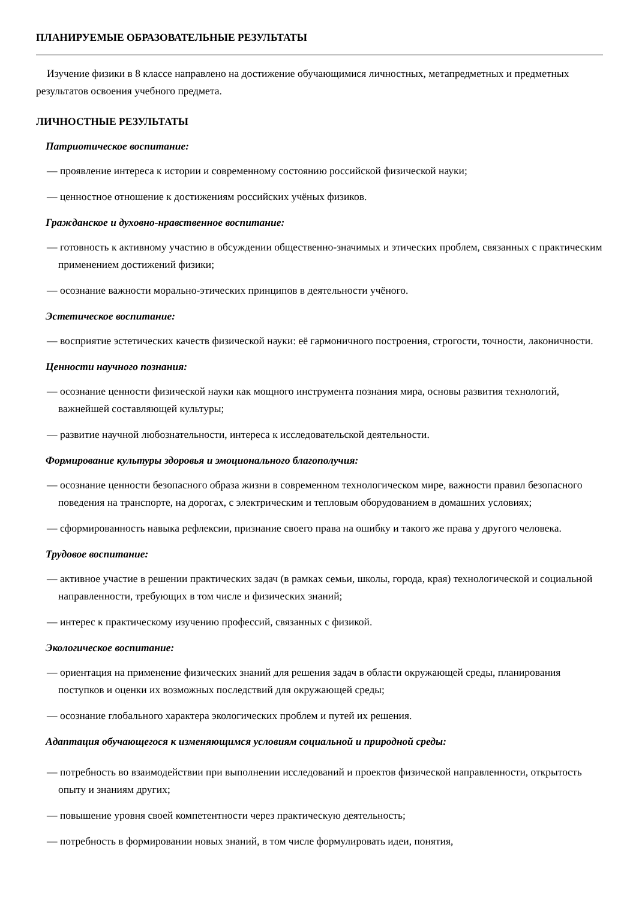ПЛАНИРУЕМЫЕ ОБРАЗОВАТЕЛЬНЫЕ РЕЗУЛЬТАТЫ
Изучение физики в 8 классе направлено на достижение обучающимися личностных, метапредметных и предметных результатов освоения учебного предмета.
ЛИЧНОСТНЫЕ РЕЗУЛЬТАТЫ
Патриотическое воспитание:
— проявление интереса к истории и современному состоянию российской физической науки;
— ценностное отношение к достижениям российских учёных физиков.
Гражданское и духовно-нравственное воспитание:
— готовность к активному участию в обсуждении общественно-значимых и этических проблем, связанных с практическим применением достижений физики;
— осознание важности морально-этических принципов в деятельности учёного.
Эстетическое воспитание:
— восприятие эстетических качеств физической науки: её гармоничного построения, строгости, точности, лаконичности.
Ценности научного познания:
— осознание ценности физической науки как мощного инструмента познания мира, основы развития технологий, важнейшей составляющей культуры;
— развитие научной любознательности, интереса к исследовательской деятельности.
Формирование культуры здоровья и эмоционального благополучия:
— осознание ценности безопасного образа жизни в современном технологическом мире, важности правил безопасного поведения на транспорте, на дорогах, с электрическим и тепловым оборудованием в домашних условиях;
— сформированность навыка рефлексии, признание своего права на ошибку и такого же права у другого человека.
Трудовое воспитание:
— активное участие в решении практических задач (в рамках семьи, школы, города, края) технологической и социальной направленности, требующих в том числе и физических знаний;
— интерес к практическому изучению профессий, связанных с физикой.
Экологическое воспитание:
— ориентация на применение физических знаний для решения задач в области окружающей среды, планирования поступков и оценки их возможных последствий для окружающей среды;
— осознание глобального характера экологических проблем и путей их решения.
Адаптация обучающегося к изменяющимся условиям социальной и природной среды:
— потребность во взаимодействии при выполнении исследований и проектов физической направленности, открытость опыту и знаниям других;
— повышение уровня своей компетентности через практическую деятельность;
— потребность в формировании новых знаний, в том числе формулировать идеи, понятия,